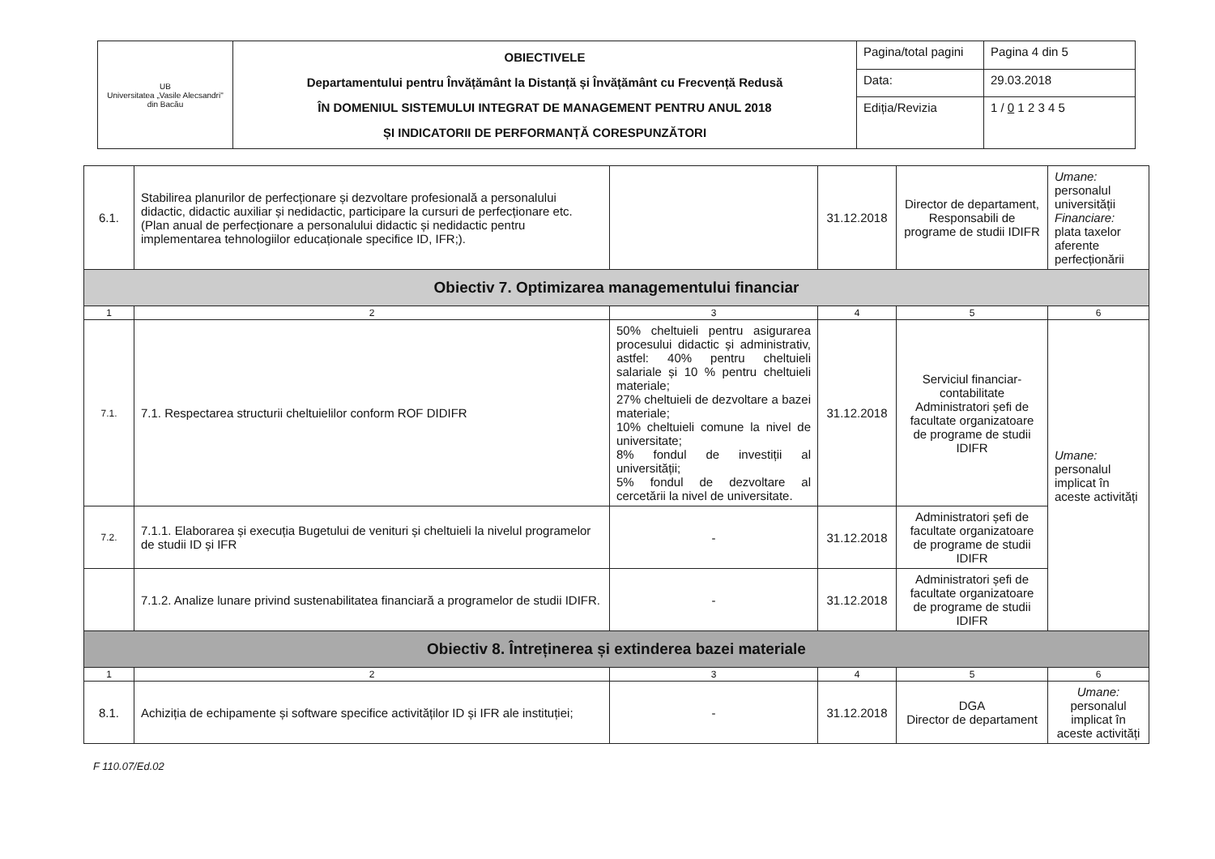| UB Universitatea „Vasile Alecsandri" din Bacău | OBIECTIVELE Departamentului pentru Învățământ la Distanță și Învățământ cu Frecvență Redusă ÎN DOMENIUL SISTEMULUI INTEGRAT DE MANAGEMENT PENTRU ANUL 2018 ȘI INDICATORII DE PERFORMANȚĂ CORESPUNZĂTORI | Pagina/total pagini | Pagina 4 din 5 |
| | | Data: | 29.03.2018 |
| | | Ediția/Revizia | 1 / 0 1 2 3 4 5 |
| 6.1. | Stabilirea planurilor de perfecționare și dezvoltare profesională a personalului didactic, didactic auxiliar și nedidactic, participare la cursuri de perfecționare etc. (Plan anual de perfecționare a personalului didactic și nedidactic pentru implementarea tehnologiilor educaționale specifice ID, IFR;). | | 31.12.2018 | Director de departament, Responsabili de programe de studii IDIFR | Umane: personalul universității Financiare: plata taxelor aferente perfecționării |
| Obiectiv 7. Optimizarea managementului financiar | | | | | |
| 1 | 2 | 3 | 4 | 5 | 6 |
| 7.1. | 7.1. Respectarea structurii cheltuielilor conform ROF DIDIFR | 50% cheltuieli pentru asigurarea procesului didactic și administrativ, astfel: 40% pentru cheltuieli salariale și 10 % pentru cheltuieli materiale; 27% cheltuieli de dezvoltare a bazei materiale; 10% cheltuieli comune la nivel de universitate; 8% fondul de investiții al universității; 5% fondul de dezvoltare al cercetării la nivel de universitate. | 31.12.2018 | Serviciul financiar-contabilitate Administratori șefi de facultate organizatoare de programe de studii IDIFR | Umane: personalul implicat în aceste activități |
| 7.2. | 7.1.1. Elaborarea și execuția Bugetului de venituri și cheltuieli la nivelul programelor de studii ID și IFR | - | 31.12.2018 | Administratori șefi de facultate organizatoare de programe de studii IDIFR | |
| | 7.1.2. Analize lunare privind sustenabilitatea financiară a programelor de studii IDIFR. | - | 31.12.2018 | Administratori șefi de facultate organizatoare de programe de studii IDIFR | |
| Obiectiv 8. Întreținerea și extinderea bazei materiale | | | | | |
| 1 | 2 | 3 | 4 | 5 | 6 |
| 8.1. | Achiziția de echipamente și software specifice activităților ID și IFR ale instituției; | - | 31.12.2018 | DGA Director de departament | Umane: personalul implicat în aceste activități |
F 110.07/Ed.02